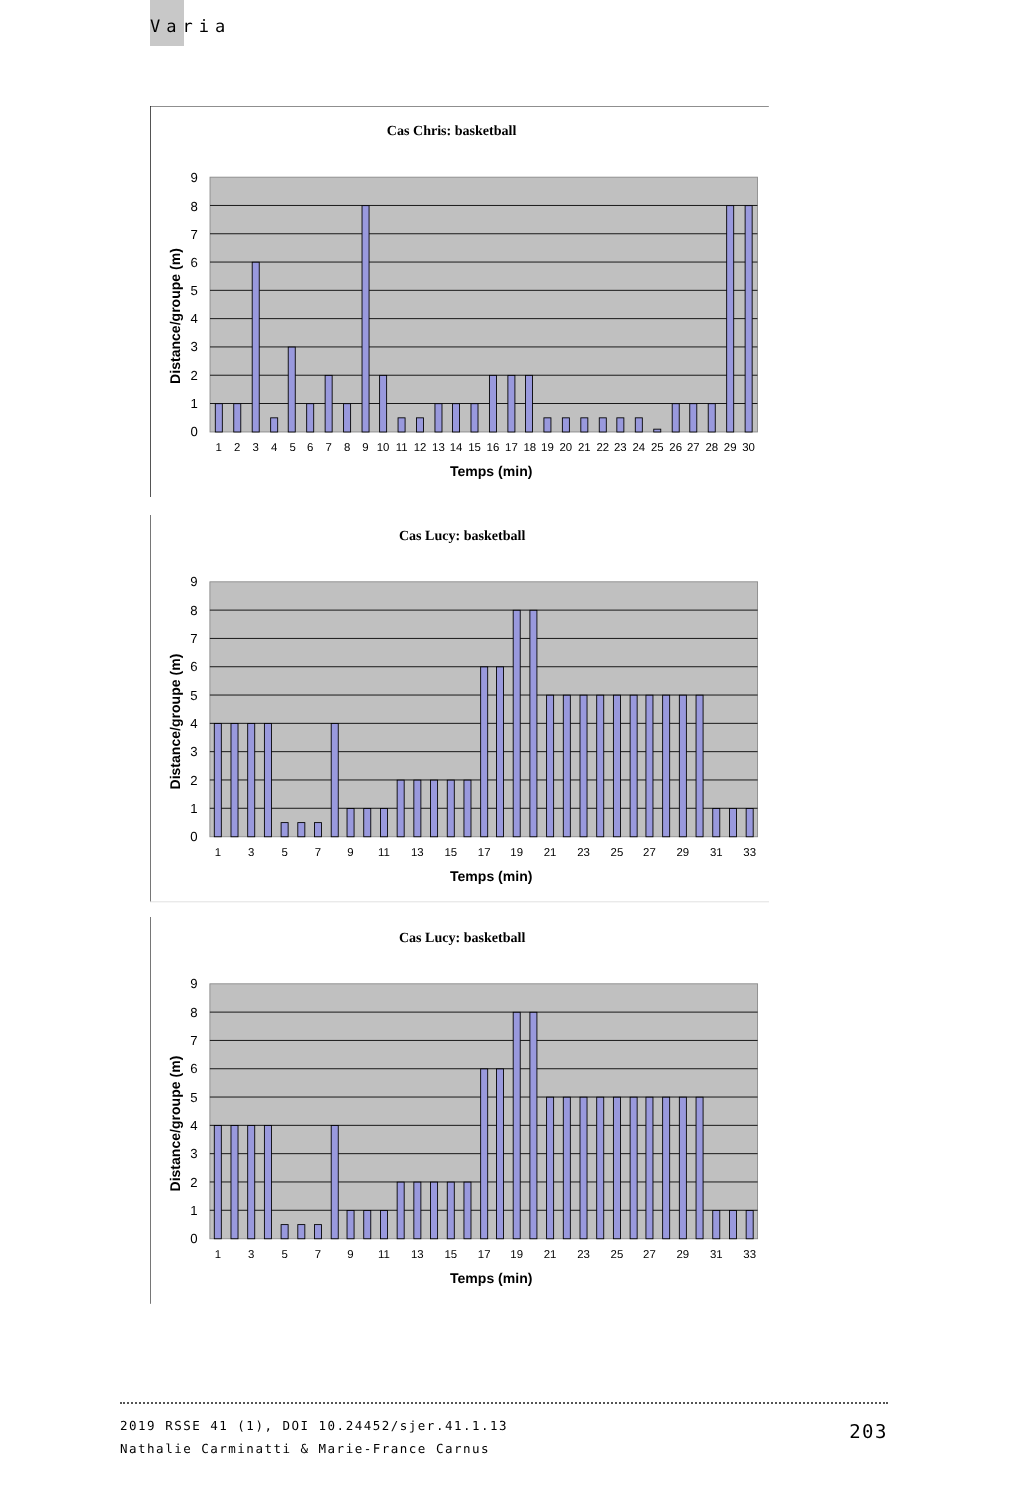Varia
Cas Chris: basketball
0
1
2
3
4
5
6
7
8
9
1
2
3
4
5
6
7
8
9
10
11
12
13
14
15
16
17
18
19
20
21
22
23
24
25
26
27
28
29
30
Temps (min)
Distance/groupe (m)
Cas Lucy: basketball
0
1
2
3
4
5
6
7
8
9
1
3
5
7
9
11
13
15
17
19
21
23
25
27
29
31
33
Temps (min)
Distance/groupe (m)
Cas Lucy: basketball
0
1
2
3
4
5
6
7
8
9
1
3
5
7
9
11
13
15
17
19
21
23
25
27
29
31
33
Temps (min)
Distance/groupe (m)
2019 RSSE 41 (1), DOI 10.24452/sjer.41.1.13
Nathalie Carminatti & Marie-France Carnus
203